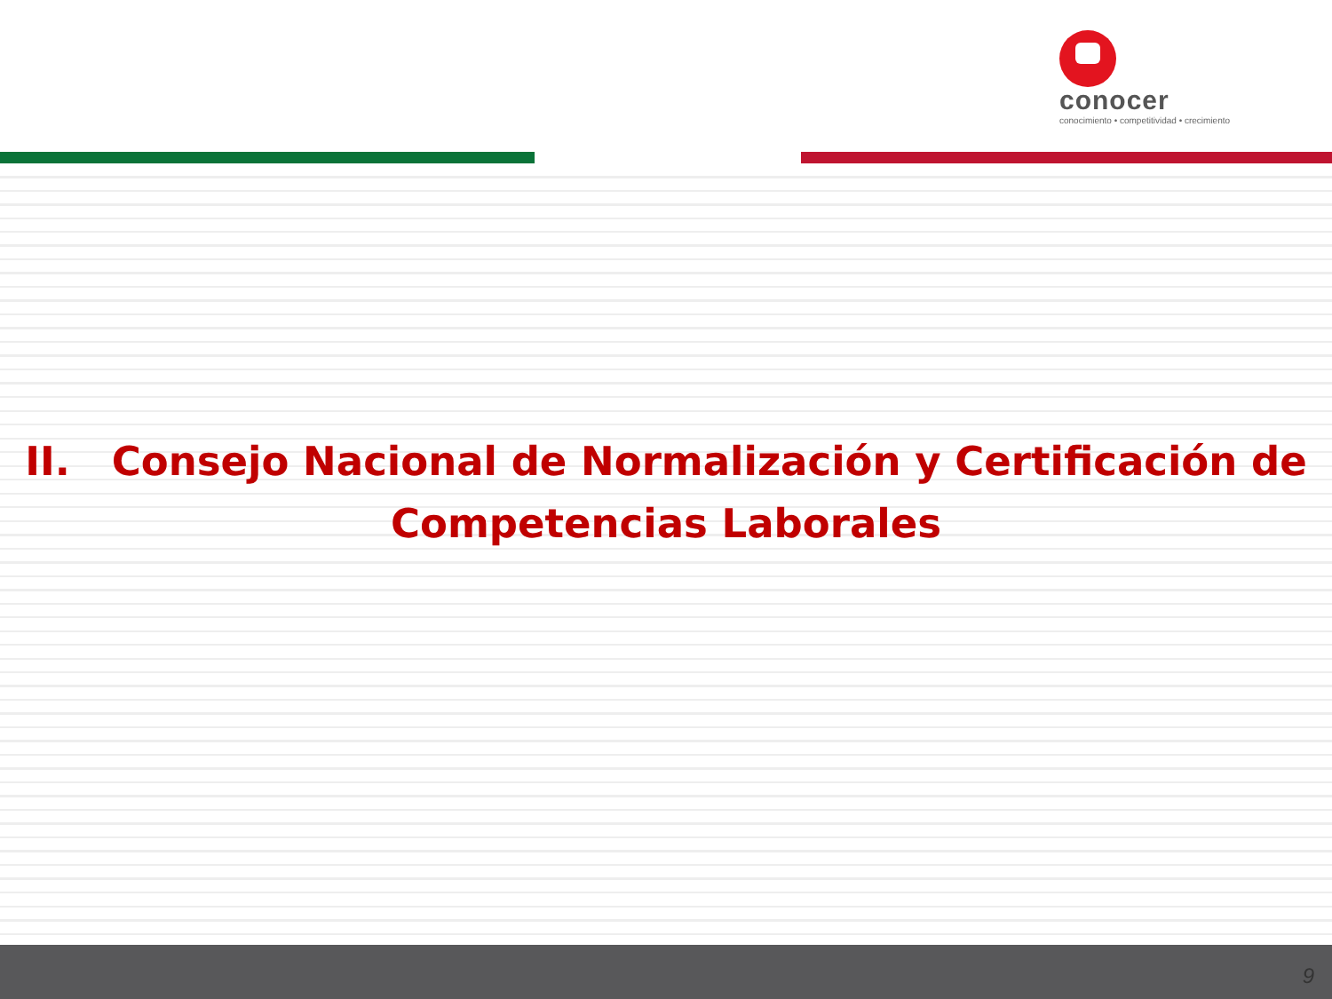conocer
conocimiento • competitividad • crecimiento
II. Consejo Nacional de Normalización y Certificación de
Competencias Laborales
9